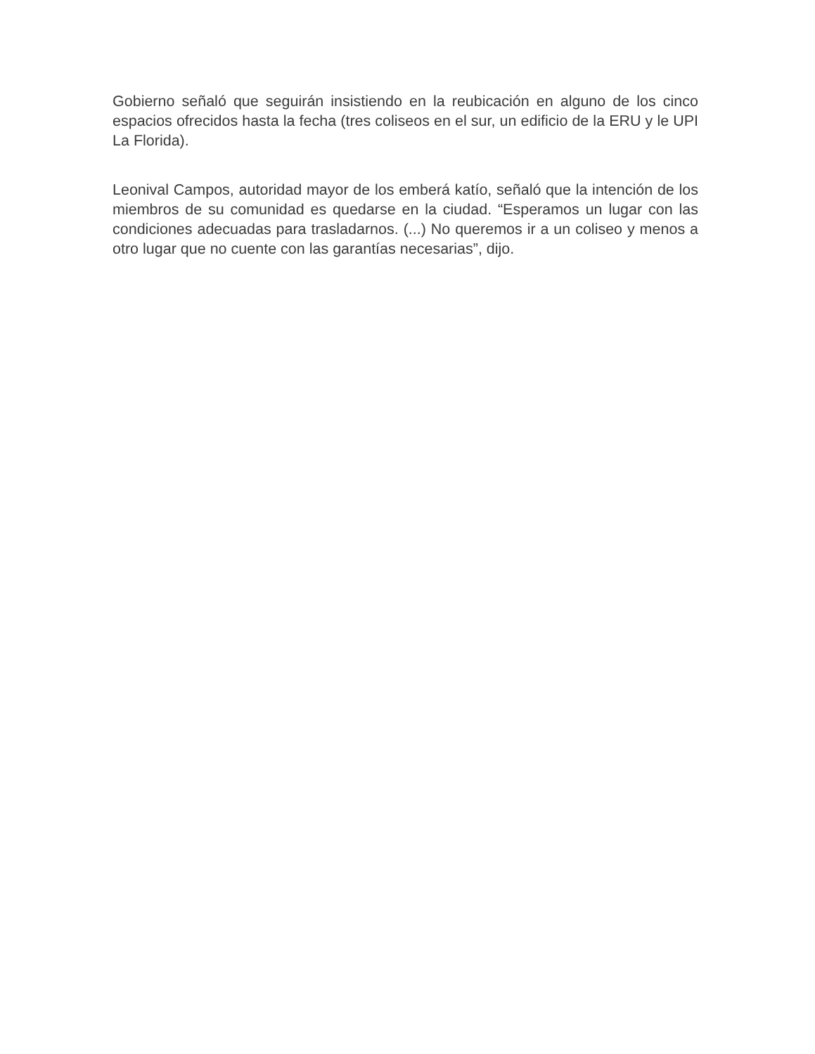Gobierno señaló que seguirán insistiendo en la reubicación en alguno de los cinco espacios ofrecidos hasta la fecha (tres coliseos en el sur, un edificio de la ERU y le UPI La Florida).
Leonival Campos, autoridad mayor de los emberá katío, señaló que la intención de los miembros de su comunidad es quedarse en la ciudad. “Esperamos un lugar con las condiciones adecuadas para trasladarnos. (...) No queremos ir a un coliseo y menos a otro lugar que no cuente con las garantías necesarias”, dijo.